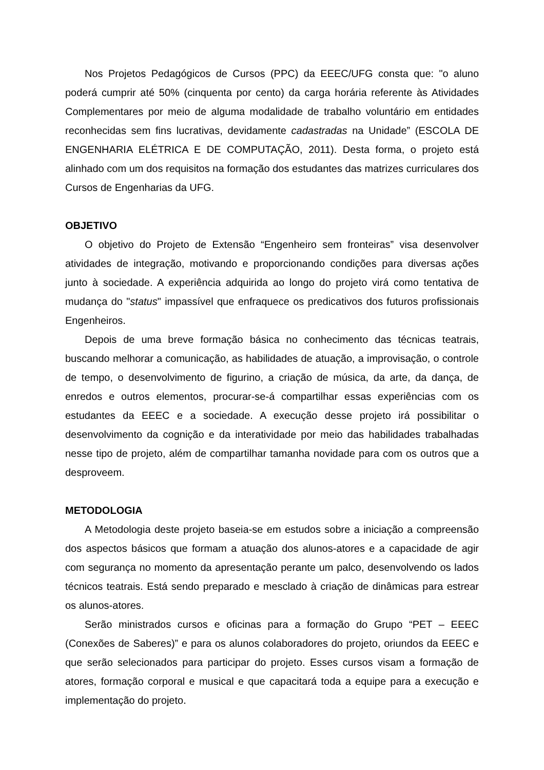Nos Projetos Pedagógicos de Cursos (PPC) da EEEC/UFG consta que: "o aluno poderá cumprir até 50% (cinquenta por cento) da carga horária referente às Atividades Complementares por meio de alguma modalidade de trabalho voluntário em entidades reconhecidas sem fins lucrativas, devidamente cadastradas na Unidade” (ESCOLA DE ENGENHARIA ELÉTRICA E DE COMPUTAÇÃO, 2011). Desta forma, o projeto está alinhado com um dos requisitos na formação dos estudantes das matrizes curriculares dos Cursos de Engenharias da UFG.
OBJETIVO
O objetivo do Projeto de Extensão “Engenheiro sem fronteiras” visa desenvolver atividades de integração, motivando e proporcionando condições para diversas ações junto à sociedade. A experiência adquirida ao longo do projeto virá como tentativa de mudança do "status" impassível que enfraquece os predicativos dos futuros profissionais Engenheiros.
Depois de uma breve formação básica no conhecimento das técnicas teatrais, buscando melhorar a comunicação, as habilidades de atuação, a improvisação, o controle de tempo, o desenvolvimento de figurino, a criação de música, da arte, da dança, de enredos e outros elementos, procurar-se-á compartilhar essas experiências com os estudantes da EEEC e a sociedade. A execução desse projeto irá possibilitar o desenvolvimento da cognição e da interatividade por meio das habilidades trabalhadas nesse tipo de projeto, além de compartilhar tamanha novidade para com os outros que a desproveem.
METODOLOGIA
A Metodologia deste projeto baseia-se em estudos sobre a iniciação a compreensão dos aspectos básicos que formam a atuação dos alunos-atores e a capacidade de agir com segurança no momento da apresentação perante um palco, desenvolvendo os lados técnicos teatrais. Está sendo preparado e mesclado à criação de dinâmicas para estrear os alunos-atores.
Serão ministrados cursos e oficinas para a formação do Grupo “PET – EEEC (Conexões de Saberes)” e para os alunos colaboradores do projeto, oriundos da EEEC e que serão selecionados para participar do projeto. Esses cursos visam a formação de atores, formação corporal e musical e que capacitará toda a equipe para a execução e implementação do projeto.